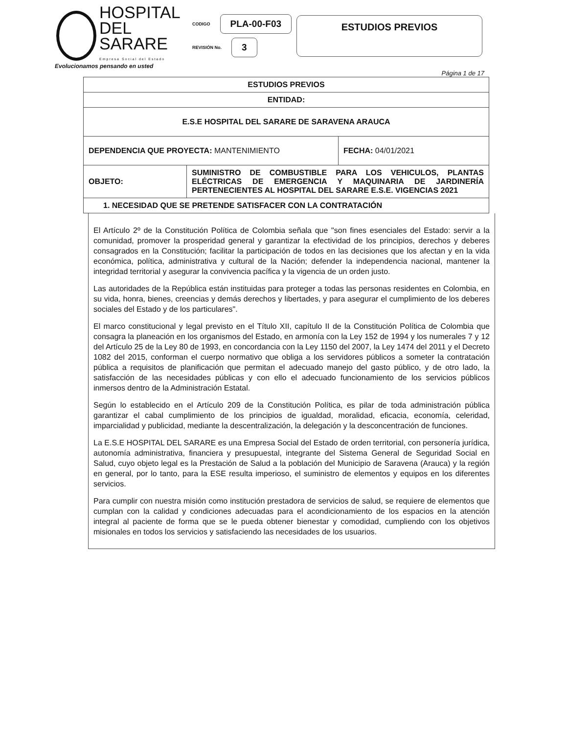HOSPITAL
DEL SARARE
Empresa Social del Estado
CODIGO PLA-00-F03
REVISIÓN No. 3
ESTUDIOS PREVIOS
Evolucionamos pensando en usted
Página 1 de 17
| ESTUDIOS PREVIOS | | |
| ENTIDAD: | | |
| E.S.E HOSPITAL DEL SARARE DE SARAVENA ARAUCA | | |
| DEPENDENCIA QUE PROYECTA: MANTENIMIENTO | | FECHA: 04/01/2021 |
| OBJETO: | SUMINISTRO DE COMBUSTIBLE PARA LOS VEHICULOS, PLANTAS ELÉCTRICAS DE EMERGENCIA Y MAQUINARIA DE JARDINERÍA PERTENECIENTES AL HOSPITAL DEL SARARE E.S.E. VIGENCIAS 2021 | |
| 1. NECESIDAD QUE SE PRETENDE SATISFACER CON LA CONTRATACIÓN | | |
El Artículo 2º de la Constitución Política de Colombia señala que "son fines esenciales del Estado: servir a la comunidad, promover la prosperidad general y garantizar la efectividad de los principios, derechos y deberes consagrados en la Constitución; facilitar la participación de todos en las decisiones que los afectan y en la vida económica, política, administrativa y cultural de la Nación; defender la independencia nacional, mantener la integridad territorial y asegurar la convivencia pacífica y la vigencia de un orden justo.
Las autoridades de la República están instituidas para proteger a todas las personas residentes en Colombia, en su vida, honra, bienes, creencias y demás derechos y libertades, y para asegurar el cumplimiento de los deberes sociales del Estado y de los particulares".
El marco constitucional y legal previsto en el Título XII, capítulo II de la Constitución Política de Colombia que consagra la planeación en los organismos del Estado, en armonía con la Ley 152 de 1994 y los numerales 7 y 12 del Artículo 25 de la Ley 80 de 1993, en concordancia con la Ley 1150 del 2007, la Ley 1474 del 2011 y el Decreto 1082 del 2015, conforman el cuerpo normativo que obliga a los servidores públicos a someter la contratación pública a requisitos de planificación que permitan el adecuado manejo del gasto público, y de otro lado, la satisfacción de las necesidades públicas y con ello el adecuado funcionamiento de los servicios públicos inmersos dentro de la Administración Estatal.
Según lo establecido en el Artículo 209 de la Constitución Política, es pilar de toda administración pública garantizar el cabal cumplimiento de los principios de igualdad, moralidad, eficacia, economía, celeridad, imparcialidad y publicidad, mediante la descentralización, la delegación y la desconcentración de funciones.
La E.S.E HOSPITAL DEL SARARE es una Empresa Social del Estado de orden territorial, con personería jurídica, autonomía administrativa, financiera y presupuestal, integrante del Sistema General de Seguridad Social en Salud, cuyo objeto legal es la Prestación de Salud a la población del Municipio de Saravena (Arauca) y la región en general, por lo tanto, para la ESE resulta imperioso, el suministro de elementos y equipos en los diferentes servicios.
Para cumplir con nuestra misión como institución prestadora de servicios de salud, se requiere de elementos que cumplan con la calidad y condiciones adecuadas para el acondicionamiento de los espacios en la atención integral al paciente de forma que se le pueda obtener bienestar y comodidad, cumpliendo con los objetivos misionales en todos los servicios y satisfaciendo las necesidades de los usuarios.